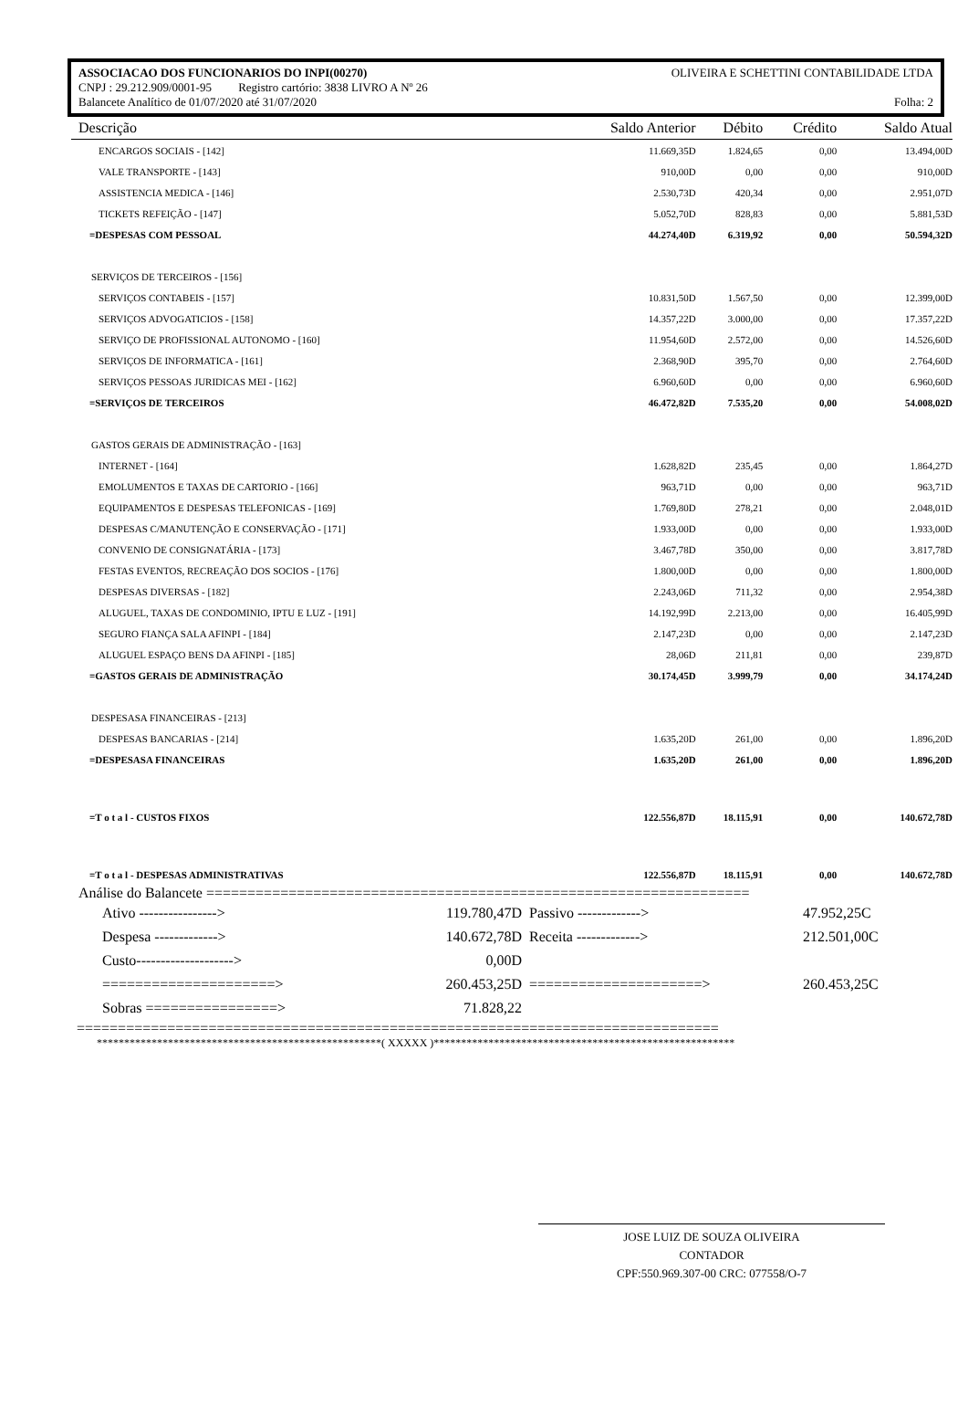ASSOCIACAO DOS FUNCIONARIOS DO INPI(00270) OLIVEIRA E SCHETTINI CONTABILIDADE LTDA
CNPJ : 29.212.909/0001-95 Registro cartório: 3838 LIVRO A Nº 26
Balancete Analítico de 01/07/2020 até 31/07/2020 Folha: 2
| Descrição | Saldo Anterior | Débito | Crédito | Saldo Atual |
| --- | --- | --- | --- | --- |
| ENCARGOS SOCIAIS - [142] | 11.669,35D | 1.824,65 | 0,00 | 13.494,00D |
| VALE TRANSPORTE - [143] | 910,00D | 0,00 | 0,00 | 910,00D |
| ASSISTENCIA MEDICA - [146] | 2.530,73D | 420,34 | 0,00 | 2.951,07D |
| TICKETS REFEIÇÃO - [147] | 5.052,70D | 828,83 | 0,00 | 5.881,53D |
| =DESPESAS COM PESSOAL | 44.274,40D | 6.319,92 | 0,00 | 50.594,32D |
| SERVIÇOS DE TERCEIROS - [156] | | | | |
| SERVIÇOS CONTABEIS - [157] | 10.831,50D | 1.567,50 | 0,00 | 12.399,00D |
| SERVIÇOS ADVOGATICIOS - [158] | 14.357,22D | 3.000,00 | 0,00 | 17.357,22D |
| SERVIÇO DE PROFISSIONAL AUTONOMO - [160] | 11.954,60D | 2.572,00 | 0,00 | 14.526,60D |
| SERVIÇOS DE INFORMATICA - [161] | 2.368,90D | 395,70 | 0,00 | 2.764,60D |
| SERVIÇOS PESSOAS JURIDICAS MEI - [162] | 6.960,60D | 0,00 | 0,00 | 6.960,60D |
| =SERVIÇOS DE TERCEIROS | 46.472,82D | 7.535,20 | 0,00 | 54.008,02D |
| GASTOS GERAIS DE ADMINISTRAÇÃO - [163] | | | | |
| INTERNET - [164] | 1.628,82D | 235,45 | 0,00 | 1.864,27D |
| EMOLUMENTOS E TAXAS DE CARTORIO - [166] | 963,71D | 0,00 | 0,00 | 963,71D |
| EQUIPAMENTOS E DESPESAS TELEFONICAS - [169] | 1.769,80D | 278,21 | 0,00 | 2.048,01D |
| DESPESAS C/MANUTENÇÃO E CONSERVAÇÃO - [171] | 1.933,00D | 0,00 | 0,00 | 1.933,00D |
| CONVENIO DE CONSIGNATÁRIA - [173] | 3.467,78D | 350,00 | 0,00 | 3.817,78D |
| FESTAS EVENTOS, RECREAÇÃO DOS SOCIOS - [176] | 1.800,00D | 0,00 | 0,00 | 1.800,00D |
| DESPESAS DIVERSAS - [182] | 2.243,06D | 711,32 | 0,00 | 2.954,38D |
| ALUGUEL, TAXAS DE CONDOMINIO, IPTU E LUZ - [191] | 14.192,99D | 2.213,00 | 0,00 | 16.405,99D |
| SEGURO FIANÇA SALA AFINPI - [184] | 2.147,23D | 0,00 | 0,00 | 2.147,23D |
| ALUGUEL ESPAÇO BENS DA AFINPI - [185] | 28,06D | 211,81 | 0,00 | 239,87D |
| =GASTOS GERAIS DE ADMINISTRAÇÃO | 30.174,45D | 3.999,79 | 0,00 | 34.174,24D |
| DESPESASA FINANCEIRAS - [213] | | | | |
| DESPESAS BANCARIAS - [214] | 1.635,20D | 261,00 | 0,00 | 1.896,20D |
| =DESPESASA FINANCEIRAS | 1.635,20D | 261,00 | 0,00 | 1.896,20D |
| =T o t a l - CUSTOS FIXOS | 122.556,87D | 18.115,91 | 0,00 | 140.672,78D |
| =T o t a l - DESPESAS ADMINISTRATIVAS | 122.556,87D | 18.115,91 | 0,00 | 140.672,78D |
Análise do Balancete ==================================================================
| Ativo ----------------> | 119.780,47D | Passivo -------------> | 47.952,25C |
| Despesa -------------> | 140.672,78D | Receita -------------> | 212.501,00C |
| Custo--------------------> | 0,00D | | |
| =====================> | 260.453,25D | =====================> | 260.453,25C |
| Sobras ================> | 71.828,22 | | |
==============================================================================
****************************************************( XXXXX )*******************************************************
JOSE LUIZ DE SOUZA OLIVEIRA
CONTADOR
CPF:550.969.307-00 CRC: 077558/O-7